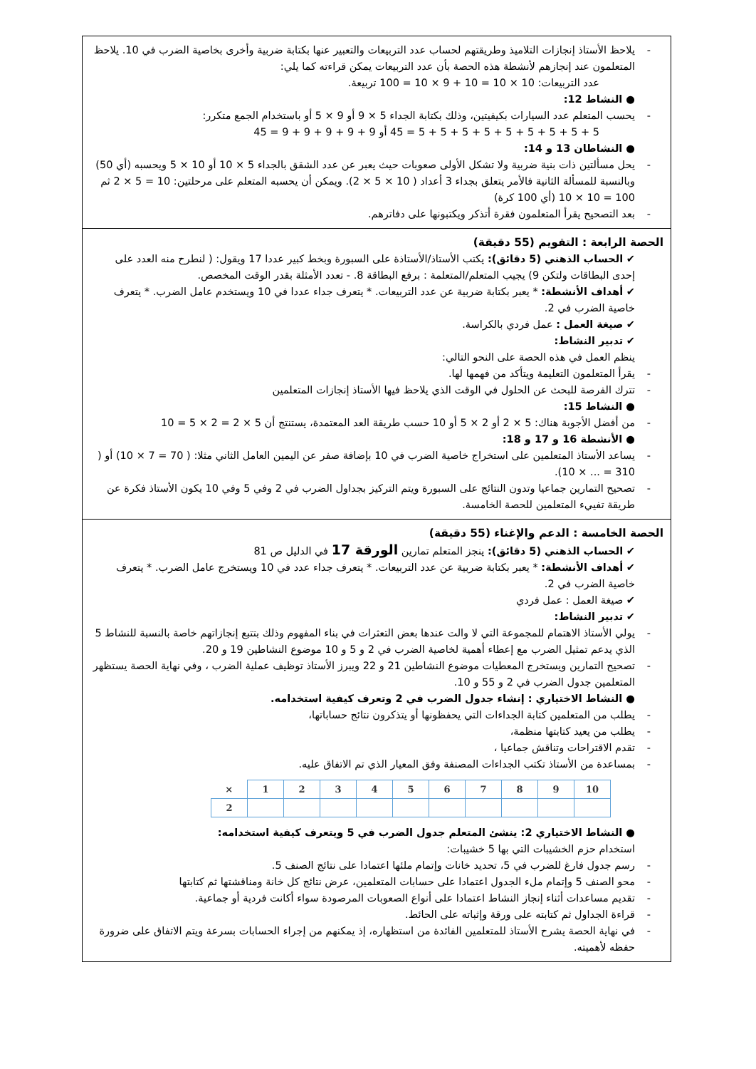يلاحظ الأستاذ إنجازات التلاميذ وطريقتهم لحساب عدد التربيعات والتعبير عنها بكتابة ضربية وأخرى بخاصية الضرب في 10. يلاحظ المتعلمون عند إنجازهم لأنشطة هذه الحصة بأن عدد التربيعات يمكن قراءته كما يلي:
عدد التربيعات: 10 × 10 = 10 + 9 × 10 = 100 تربيعة.
● النشاط 12:
يحسب المتعلم عدد السيارات بكيفيتين، وذلك بكتابة الجداء 5 × 9 أو 9 × 5 أو باستخدام الجمع متكرر:
5 + 5 + 5 + 5 + 5 + 5 + 5 + 5 + 5 = 45 أو 9 + 9 + 9 + 9 + 9 = 45
● النشاطان 13 و 14:
يحل مسألتين ذات بنية ضربية ولا تشكل الأولى صعوبات حيث يعبر عن عدد الشقق بالجداء 5 × 10 أو 10 × 5 ويحسبه (أي 50) وبالنسبة للمسألة الثانية فالأمر يتعلق بجداء 3 أعداد ( 10 × 5 × 2). ويمكن أن يحسبه المتعلم على مرحلتين: 10 = 5 × 2 ثم 100 = 10 × 10 (أي 100 كرة)
بعد التصحيح يقرأ المتعلمون فقرة أتذكر ويكتبونها على دفاترهم.
الحصة الرابعة : التقويم (55 دقيقة)
✔ الحساب الذهني (5 دقائق): يكتب الأستاذ/الأستاذة على السبورة وبخط كبير عددا 17 ويقول: ( لنطرح منه العدد على إحدى البطاقات ولتكن 9) يجيب المتعلم/المتعلمة : برفع البطاقة 8. - تعدد الأمثلة بقدر الوقت المخصص.
✔ أهداف الأنشطة: * يعبر بكتابة ضربية عن عدد التربيعات. * يتعرف جداء عددا في 10 ويستخدم عامل الضرب. * يتعرف خاصية الضرب في 2.
✔ صيغة العمل : عمل فردي بالكراسة.
✔ تدبير النشاط:
ينظم العمل في هذه الحصة على النحو التالي:
يقرأ المتعلمون التعليمة ويتأكد من فهمها لها.
تترك الفرصة للبحث عن الحلول في الوقت الذي يلاحظ فيها الأستاذ إنجازات المتعلمين
● النشاط 15:
من أفضل الأجوبة هناك: 5 × 2 أو 2 × 5 أو 10 حسب طريقة العد المعتمدة، يستنتج أن 5 × 2 = 2 × 5 = 10
● الأنشطة 16 و 17 و 18:
يساعد الأستاذ المتعلمين على استخراج خاصية الضرب في 10 بإضافة صفر عن اليمين العامل الثاني مثلا: ( 70 = 7 × 10) أو ( 310 = ... × 10).
تصحيح التمارين جماعيا وتدون النتائج على السبورة ويتم التركيز بجداول الضرب في 2 وفي 5 وفي 10 يكون الأستاذ فكرة عن طريقة تفييء المتعلمين للحصة الخامسة.
الحصة الخامسة : الدعم والإغناء (55 دقيقة)
✔ الحساب الذهني (5 دقائق): ينجز المتعلم تمارين الورقة 17 في الدليل ص 81
✔ أهداف الأنشطة: * يعبر بكتابة ضربية عن عدد التربيعات. * يتعرف جداء عدد في 10 ويستخرج عامل الضرب. * يتعرف خاصية الضرب في 2.
✔ صيغة العمل : عمل فردي
✔ تدبير النشاط:
يولي الأستاذ الاهتمام للمجموعة التي لا والت عندها بعض التعثرات في بناء المفهوم وذلك بتتبع إنجازاتهم خاصة بالنسبة للنشاط 5 الذي يدعم تمثيل الضرب مع إعطاء أهمية لخاصية الضرب في 2 و 5 و 10 موضوع النشاطين 19 و 20.
تصحيح التمارين ويستخرج المعطيات موضوع النشاطين 21 و 22 ويبرز الأستاذ توظيف عملية الضرب ، وفي نهاية الحصة يستظهر المتعلمين جدول الضرب في 2 و 55 و 10.
● النشاط الاختياري : إنشاء جدول الضرب في 2 وتعرف كيفية استخدامه.
يطلب من المتعلمين كتابة الجداءات التي يحفظونها أو يتذكرون نتائج حساباتها،
يطلب من يعيد كتابتها منظمة،
تقدم الاقتراحات وتناقش جماعيا ،
بمساعدة من الأستاذ تكتب الجداءات المصنفة وفق المعيار الذي تم الاتفاق عليه.
| × | 1 | 2 | 3 | 4 | 5 | 6 | 7 | 8 | 9 | 10 |
| 2 | | | | | | | | | | |
● النشاط الاختياري 2: ينشئ المتعلم جدول الضرب في 5 ويتعرف كيفية استخدامه:
استخدام حزم الخشيبات التي بها 5 خشيبات:
رسم جدول فارغ للضرب في 5، تحديد خانات وإتمام ملئها اعتمادا على نتائج الصنف 5.
محو الصنف 5 وإتمام ملء الجدول اعتمادا على حسابات المتعلمين، عرض نتائج كل خانة ومناقشتها ثم كتابتها
تقديم مساعدات أثناء إنجاز النشاط اعتمادا على أنواع الصعوبات المرصودة سواء أكانت فردية أو جماعية.
قراءة الجداول ثم كتابته على ورقة وإثباته على الحائط.
في نهاية الحصة يشرح الأستاذ للمتعلمين الفائدة من استظهاره، إذ يمكنهم من إجراء الحسابات بسرعة ويتم الاتفاق على ضرورة حفظه لأهميته.